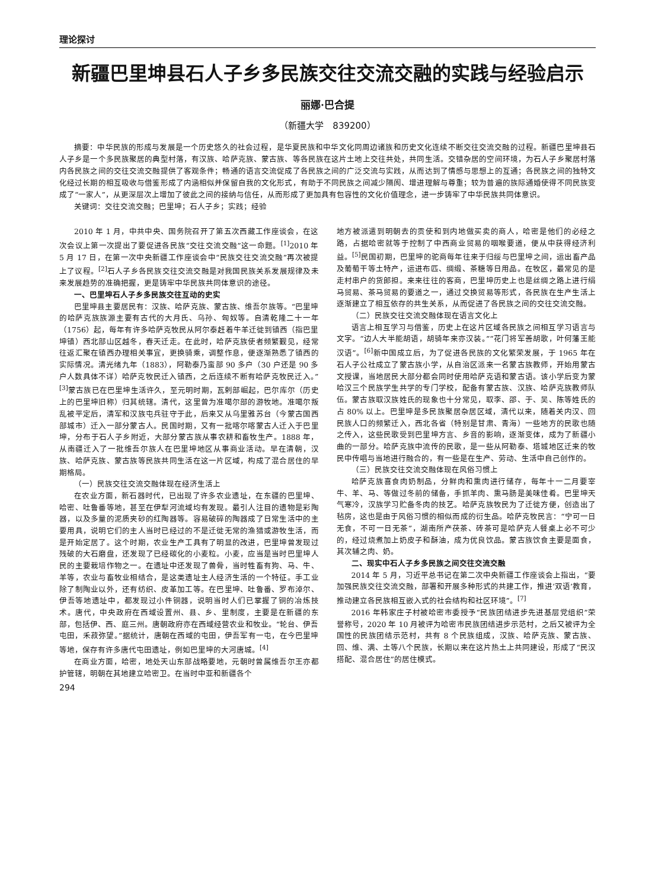理论探讨
新疆巴里坤县石人子乡多民族交往交流交融的实践与经验启示
丽娜·巴合提
（新疆大学　839200）
摘要：中华民族的形成与发展是一个历史悠久的社会过程，是华夏民族和中华文化同周边诸族和历史文化连续不断交往交流交融的过程。新疆巴里坤县石人子乡是一个多民族聚居的典型村落，有汉族、哈萨克族、蒙古族、等各民族在这片土地上交往共处，共同生活。交错杂居的空间环境，为石人子乡聚居村落内各民族之间的交往交流交融提供了客观条件；畅通的语言交流促成了各民族之间的广泛交流与实践，从而达到了情感与思想上的互通；各民族之间的独特文化经过长期的相互吸收与借鉴形成了内涵相似并保留自我的文化形式，有助于不同民族之间减少隔阂、增进理解与尊重；较为普遍的族际通婚使得不同民族变成了“一家人”，从更深层次上增加了彼此之间的接纳与信任，从而形成了更加具有包容性的文化价值理念，进一步铸牢了中华民族共同体意识。
关键词：交往交流交融；巴里坤；石人子乡；实践；经验
2010 年 1 月，中共中央、国务院召开了第五次西藏工作座谈会，在这次会议上第一次提出了要促进各民族“交往交流交融”这一命题。<sup>[1]</sup>2010 年 5 月 17 日，在第一次中央新疆工作座谈会中“民族交往交流交融”再次被提上了议程。<sup>[2]</sup>石人子乡各民族交往交流交融是对我国民族关系发展规律及未来发展趋势的准确把握，更是铸牢中华民族共同体意识的途径。
一、巴里坤石人子乡多民族交往互动的史实
巴里坤县主要居民有：汉族、哈萨克族、蒙古族、维吾尔族等。“巴里坤的哈萨克族族源主要有古代的大月氏、乌孙、匈奴等。自清乾隆二十一年（1756）起，每年有许多哈萨克牧民从阿尔泰赶着牛羊迁徙到镇西（指巴里坤镇）西北部山区越冬，春天迁走。在此时，哈萨克族使者频繁觐见，经常往返汇聚在镇西办理相关事宜，更换骑乘，调整作息，便逐渐熟悉了镇西的实际情况。清光绪九年（1883），阿勒泰乃蛮部 90 多户（30 户还是 90 多户人数具体不详）哈萨克牧民迁入镇西，之后连续不断有哈萨克牧民迁入。”<sup>[3]</sup>蒙古族已在巴里坤生活许久，至元明时期，瓦剌部崛起，巴尔库尔（历史上的巴里坤旧称）归其统辖。清代，这里曾为准噶尔部的游牧地。准噶尔叛乱被平定后，清军和汉族屯兵驻守于此，后来又从乌里雅苏台（今蒙古国西部城市）迁入一部分蒙古人。民国时期，又有一批喀尔喀蒙古人迁入于巴里坤，分布于石人子乡附近，大部分蒙古族从事农耕和畜牧生产。1888 年，从南疆迁入了一批维吾尔族人在巴里坤地区从事商业活动。早在清朝，汉族、哈萨克族、蒙古族等民族共同生活在这一片区域，构成了混合居住的早期格局。
（一）民族交往交流交融体现在经济生活上
在农业方面，新石器时代，已出现了许多农业遗址，在东疆的巴里坤、哈密、吐鲁番等地，甚至在伊犁河流域均有发现。最引人注目的遗物是彩陶器，以及多量的泥质夹砂的红陶器等。容易破碎的陶器成了日常生活中的主要用具，说明它们的主人当时已经过的不是迁徙无常的渔猎或游牧生活，而是开始定居了。这个时期，农业生产工具有了明显的改进，巴里坤曾发现过残破的大石磨盘，还发现了已经碳化的小麦粒。小麦，应当是当时巴里坤人民的主要栽培作物之一。在遗址中还发现了兽骨，当时牲畜有狗、马、牛、羊等，农业与畜牧业相结合，是这类遗址主人经济生活的一个特征。手工业除了制陶业以外，还有纺织、皮革加工等。在巴里坤、吐鲁番、罗布淖尔、伊吾等地遗址中，都发现过小件铜器，说明当时人们已掌握了铜的冶炼技术。唐代，中央政府在西域设置州、县、乡、里制度，主要是在新疆的东部，包括伊、西、庭三州。唐朝政府亦在西域经营农业和牧业。“轮台、伊吾屯田，禾菽弥望。”据统计，唐朝在西域的屯田，伊吾军有一屯，在今巴里坤等地，保存有许多唐代屯田遗址，例如巴里坤的大河唐城。<sup>[4]</sup>
在商业方面，哈密，地处天山东部战略要地，元朝时曾属维吾尔王亦都护管辖，明朝在其地建立哈密卫。在当时中亚和新疆各个
地方被派遣到明朝去的贡使和到内地做买卖的商人，哈密是他们的必经之路，占据哈密就等于控制了中西商业贸易的咽喉要道，便从中获得经济利益。<sup>[5]</sup>民国初期，巴里坤的驼商每年往来于归绥与巴里坤之间，运出畜产品及葡萄干等土特产，运进布匹、绸缎、茶糖等日用品。在牧区，最常见的是走村串户的货郎担。来来往往的客商，巴里坤历史上也是丝绸之路上进行绢马贸易、茶马贸易的要道之一，通过交换贸易等形式，各民族在生产生活上逐渐建立了相互依存的共生关系，从而促进了各民族之间的交往交流交融。
（二）民族交往交流交融体现在语言文化上
语言上相互学习与借鉴，历史上在这片区域各民族之间相互学习语言与文字。“边人大半能胡语，胡骑年来亦汉装。”“花门将军善胡歌，叶何藩王能汉语”。<sup>[6]</sup>新中国成立后，为了促进各民族的文化繁荣发展，于 1965 年在石人子公社成立了蒙古族小学，从自治区派来一名蒙古族教师，开始用蒙古文授课，当地居民大部分都会同时使用哈萨克语和蒙古语。该小学后变为蒙哈汉三个民族学生共学的专门学校，配备有蒙古族、汉族、哈萨克族教师队伍。蒙古族取汉族姓氏的现象也十分常见，取李、邵、于、吴、陈等姓氏的占 80% 以上。巴里坤是多民族聚居杂居区域，清代以来，随着关内汉、回民族人口的频繁迁入，西北各省（特别是甘肃、青海）一些地方的民歌也随之传入，这些民歌受到巴里坤方言、乡音的影响，逐渐变体，成为了新疆小曲的一部分。哈萨克族中流传的民歌，是一些从阿勒泰、塔城地区迁来的牧民中传唱与当地进行融合的，有一些是在生产、劳动、生活中自己创作的。
（三）民族交往交流交融体现在风俗习惯上
哈萨克族喜食肉奶制品，分鲜肉和熏肉进行储存，每年十一二月要宰牛、羊、马、等做过冬前的储备，手抓羊肉、熏马肠是美味佳肴。巴里坤天气寒冷，汉族学习贮备冬肉的技艺。哈萨克族牧民为了迁徙方便，创造出了毡房，这也是由于风俗习惯的相似而成的衍生品。哈萨克牧民言：“宁可一日无食，不可一日无茶”，湖南所产茯茶、砖茶可是哈萨克人餐桌上必不可少的，经过烧煮加上奶皮子和酥油，成为优良饮品。蒙古族饮食主要是面食，其次辅之肉、奶。
二、现实中石人子乡多民族之间交往交流交融
2014 年 5 月，习近平总书记在第二次中央新疆工作座谈会上指出，“要加强民族交往交流交融，部署和开展多种形式的共建工作，推进‘双语’教育，推动建立各民族相互嵌入式的社会结构和社区环境”。<sup>[7]</sup>
2016 年韩家庄子村被哈密市委授予“民族团结进步先进基层党组织”荣誉称号，2020 年 10 月被评为哈密市民族团结进步示范村，之后又被评为全国性的民族团结示范村，共有 8 个民族组成，汉族、哈萨克族、蒙古族、回、维、满、土等八个民族，长期以来在这片热土上共同建设，形成了“民汉搭配、混合居住”的居住模式。
294